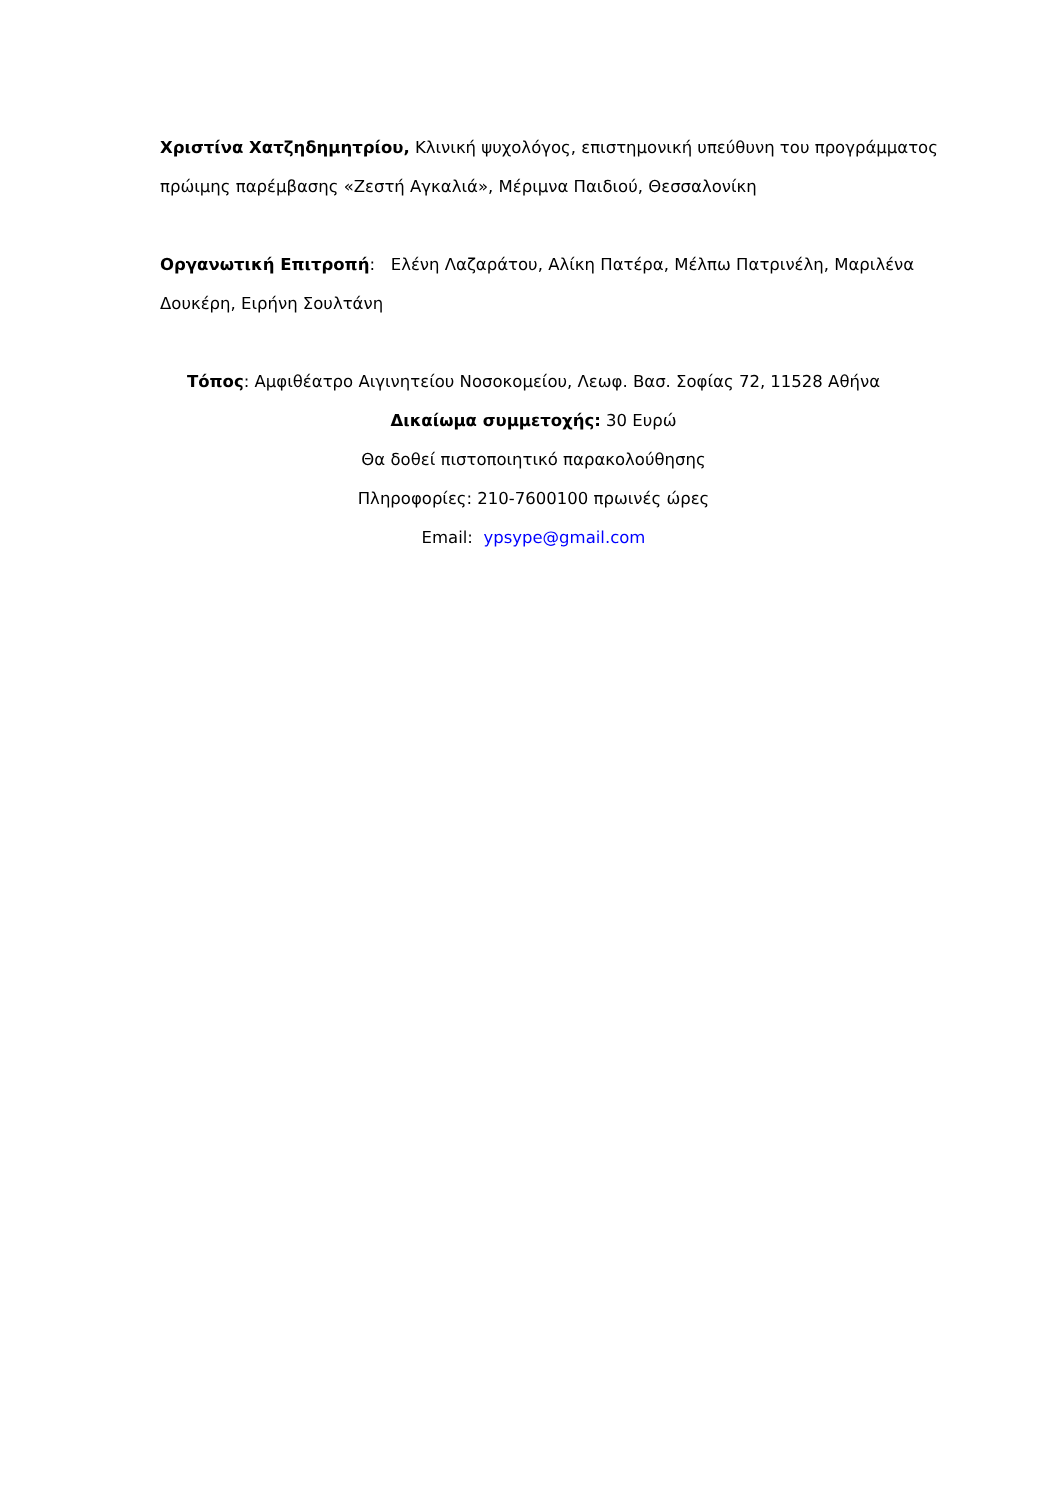Χριστίνα Χατζηδημητρίου, Κλινική ψυχολόγος, επιστημονική υπεύθυνη του προγράμματος πρώιμης παρέμβασης «Ζεστή Αγκαλιά», Μέριμνα Παιδιού, Θεσσαλονίκη
Οργανωτική Επιτροπή: Ελένη Λαζαράτου, Αλίκη Πατέρα, Μέλπω Πατρινέλη, Μαριλένα Δουκέρη, Ειρήνη Σουλτάνη
Τόπος: Αμφιθέατρο Αιγινητείου Νοσοκομείου, Λεωφ. Βασ. Σοφίας 72, 11528 Αθήνα
Δικαίωμα συμμετοχής: 30 Ευρώ
Θα δοθεί πιστοποιητικό παρακολούθησης
Πληροφορίες: 210-7600100 πρωινές ώρες
Email: ypsype@gmail.com